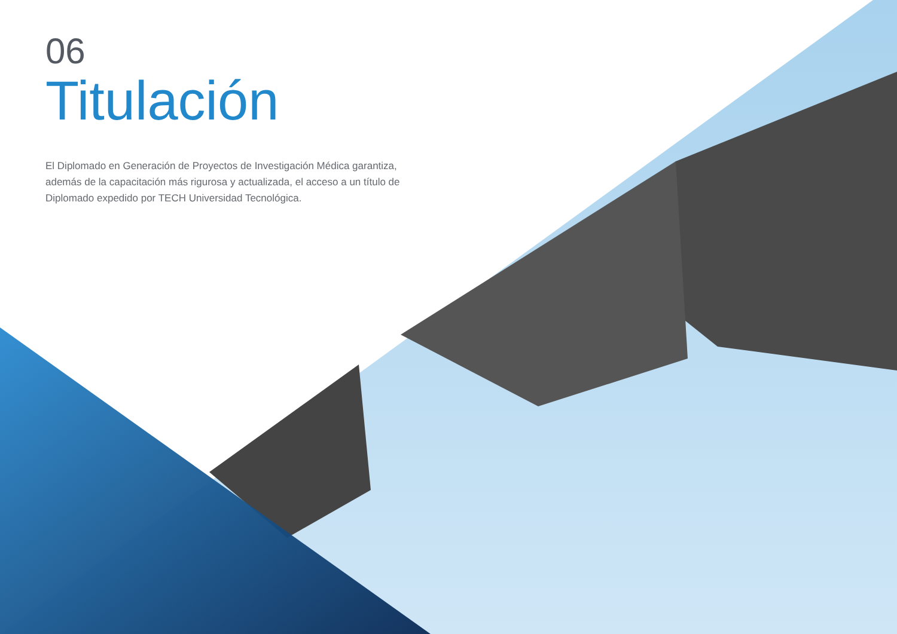06
Titulación
El Diplomado en Generación de Proyectos de Investigación Médica garantiza, además de la capacitación más rigurosa y actualizada, el acceso a un título de Diplomado expedido por TECH Universidad Tecnológica.